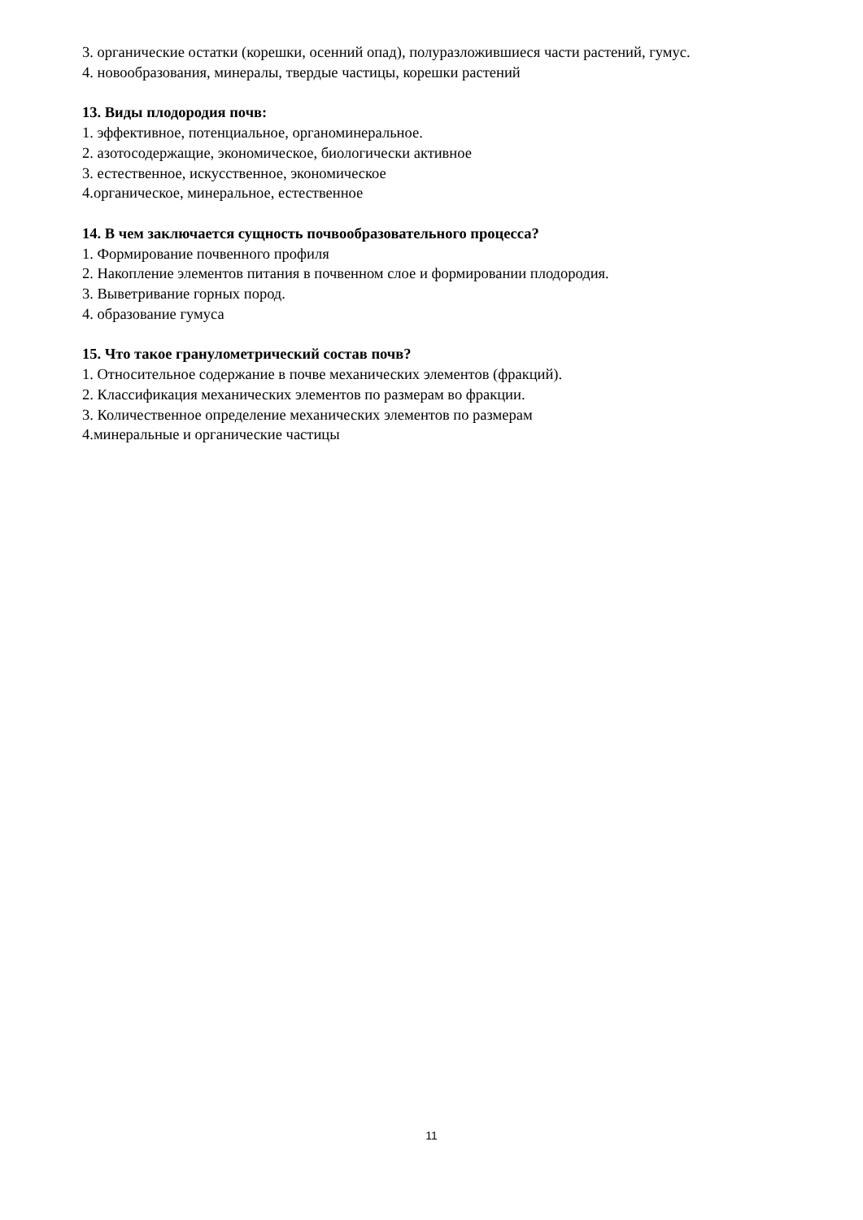3. органические остатки (корешки, осенний опад), полуразложившиеся части растений, гумус.
4. новообразования, минералы, твердые частицы, корешки растений
13. Виды плодородия почв:
1. эффективное, потенциальное, органоминеральное.
2. азотосодержащие, экономическое, биологически активное
3. естественное, искусственное, экономическое
4.органическое, минеральное, естественное
14. В чем заключается сущность почвообразовательного процесса?
1. Формирование почвенного профиля
2. Накопление элементов питания в почвенном слое и формировании плодородия.
3. Выветривание горных пород.
4. образование гумуса
15. Что такое гранулометрический состав почв?
1. Относительное содержание в почве механических элементов (фракций).
2. Классификация механических элементов по размерам во фракции.
3. Количественное определение механических элементов по размерам
4.минеральные и органические частицы
11